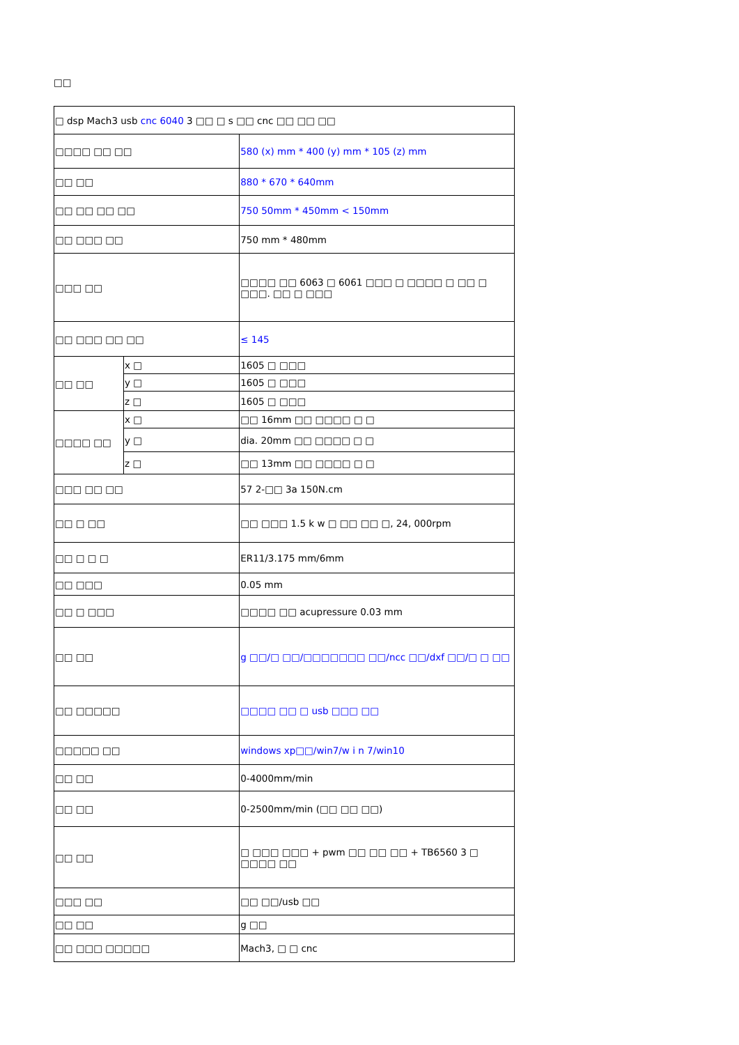□□
| □ dsp Mach3 usb cnc 6040 3 □□ □ s □□ cnc □□ □□ □□ | | |
| □□□□ □□ □□ | | 580 (x) mm * 400 (y) mm * 105 (z) mm |
| □□ □□ | | 880 * 670 * 640mm |
| □□ □□ □□ □□ | | 750 50mm * 450mm < 150mm |
| □□ □□□ □□ | | 750 mm * 480mm |
| □□□ □□ | | □□□□ □□ 6063 □ 6061 □□□ □ □□□□ □ □□ □ □□□. □□ □ □□□ |
| □□ □□□ □□ □□ | | ≤ 145 |
| □□ □□ | x □ | 1605 □ □□□ |
| | y □ | 1605 □ □□□ |
| | z □ | 1605 □ □□□ |
| □□□□ □□ | x □ | □□ 16mm □□ □□□□ □ □ |
| | y □ | dia. 20mm □□ □□□□ □ □ |
| | z □ | □□ 13mm □□ □□□□ □ □ |
| □□□ □□ □□ | | 57 2-□□ 3a 150N.cm |
| □□ □ □□ | | □□ □□□ 1.5 k w □ □□ □□ □, 24, 000rpm |
| □□ □ □ □ | | ER11/3.175 mm/6mm |
| □□ □□□ | | 0.05 mm |
| □□ □ □□□ | | □□□□ □□ acupressure 0.03 mm |
| □□ □□ | | g □□/□ □□/□□□□□□□ □□/ncc □□/dxf □□/□ □ □□ |
| □□ □□□□□ | | □□□□ □□ □ usb □□□ □□ |
| □□□□□ □□ | | windows xp□□/win7/w i n 7/win10 |
| □□ □□ | | 0-4000mm/min |
| □□ □□ | | 0-2500mm/min (□□ □□ □□) |
| □□ □□ | | □ □□□ □□□ + pwm □□ □□ □□ + TB6560 3 □ □□□□ □□ |
| □□□ □□ | | □□ □□/usb □□ |
| □□ □□ | | g □□ |
| □□ □□□ □□□□□ | | Mach3, □ □ cnc |